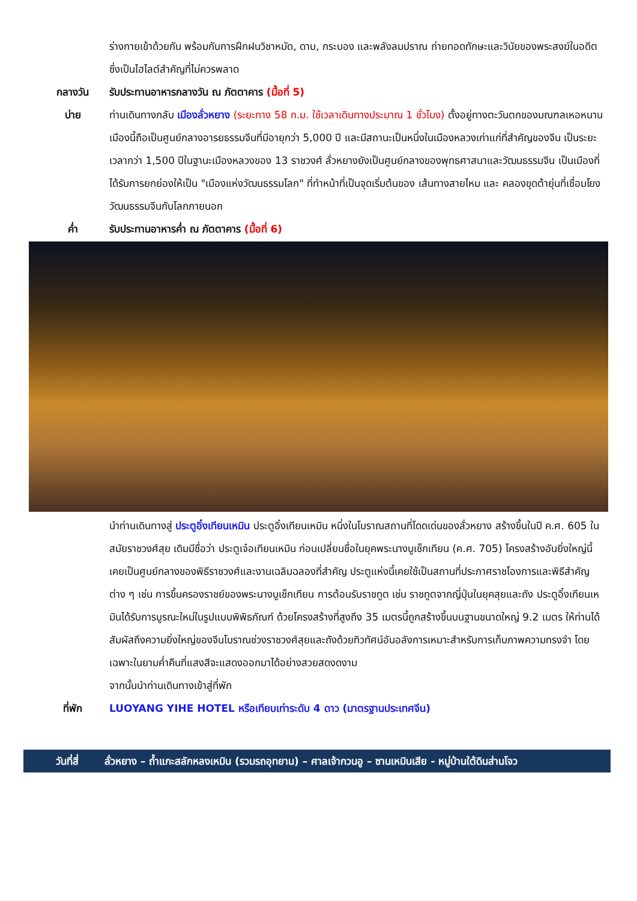ร่างกายเข้าด้วยกัน พร้อมกับการฝึกฝนวิชาหมัด, ดาบ, กระบอง และพลังลมปราณ ถ่ายทอดทักษะและวินัยของพระสงฆ์ในอดีต ซึ่งเป็นไฮไลต์สำคัญที่ไม่ควรพลาด
กลางวัน รับประทานอาหารกลางวัน ณ ภัตตาคาร (มื้อที่ 5)
บ่าย ท่านเดินทางกลับ เมืองลั่วหยาง (ระยะทาง 58 ก.ม. ใช้เวลาเดินทางประมาณ 1 ชั่วโมง) ตั้งอยู่ทางตะวันตกของมณฑลเหอหนาน เมืองนี้ถือเป็นศูนย์กลางอารยธรรมจีนที่มีอายุกว่า 5,000 ปี และมีสถานะเป็นหนึ่งในเมืองหลวงเก่าแก่ที่สำคัญของจีน เป็นระยะเวลากว่า 1,500 ปีในฐานะเมืองหลวงของ 13 ราชวงศ์ ลั่วหยางยังเป็นศูนย์กลางของพุทธศาสนาและวัฒนธรรมจีน เป็นเมืองที่ได้รับการยกย่องให้เป็น "เมืองแห่งวัฒนธรรมโลก" ที่ทำหน้าที่เป็นจุดเริ่มต้นของ เส้นทางสายไหม และ คลองขุดต้ายุ่นที่เชื่อมโยงวัฒนธรรมจีนกับโลกภายนอก
ค่ำ รับประทานอาหารค่ำ ณ ภัตตาคาร (มื้อที่ 6)
นำท่านเดินทางสู่ ประตูอิ๋งเทียนเหมิน ประตูอิ๋งเทียนเหมิน หนึ่งในโบราณสถานที่โดดเด่นของลั่วหยาง สร้างขึ้นในปี ค.ศ. 605 ในสมัยราชวงศ์สุย เดิมมีชื่อว่า ประตูเจ๋อเทียนเหมิน ก่อนเปลี่ยนชื่อในยุคพระนางบูเช็กเทียน (ค.ศ. 705) โครงสร้างอันยิ่งใหญ่นี้เคยเป็นศูนย์กลางของพิธีราชวงศ์และงานเฉลิมฉลองที่สำคัญ ประตูแห่งนี้เคยใช้เป็นสถานที่ประกาศราชโองการและพิธีสำคัญต่าง ๆ เช่น การขึ้นครองราชย์ของพระนางบูเช็กเทียน การต้อนรับราชทูต เช่น ราชทูตจากญี่ปุ่นในยุคสุยและถัง ประตูอิ๋งเทียนเหมินได้รับการบูรณะใหม่ในรูปแบบพิพิธภัณฑ์ ด้วยโครงสร้างที่สูงถึง 35 เมตรนี้ถูกสร้างขึ้นบนฐานขนาดใหญ่ 9.2 เมตร ให้ท่านได้สัมผัสถึงความยิ่งใหญ่ของจีนโบราณช่วงราชวงศ์สุยและถังด้วยทิวทัศน์อันอลังการเหมาะสำหรับการเก็บภาพความทรงจำ โดยเฉพาะในยามค่ำคืนที่แสงสีจะแสดงออกมาได้อย่างสวยสดงดงาม
จากนั้นนำท่านเดินทางเข้าสู่ที่พัก
ที่พัก LUOYANG YIHE HOTEL หรือเทียบเท่าระดับ 4 ดาว (มาตรฐานประเทศจีน)
วันที่สี่ ลั่วหยาง – ถ้ำแกะสลักหลงเหมิน (รวมรถอุทยาน) – ศาลเจ้ากวนอู – ซานเหมินเสีย - หมู่บ้านใต้ดินส่านโจว